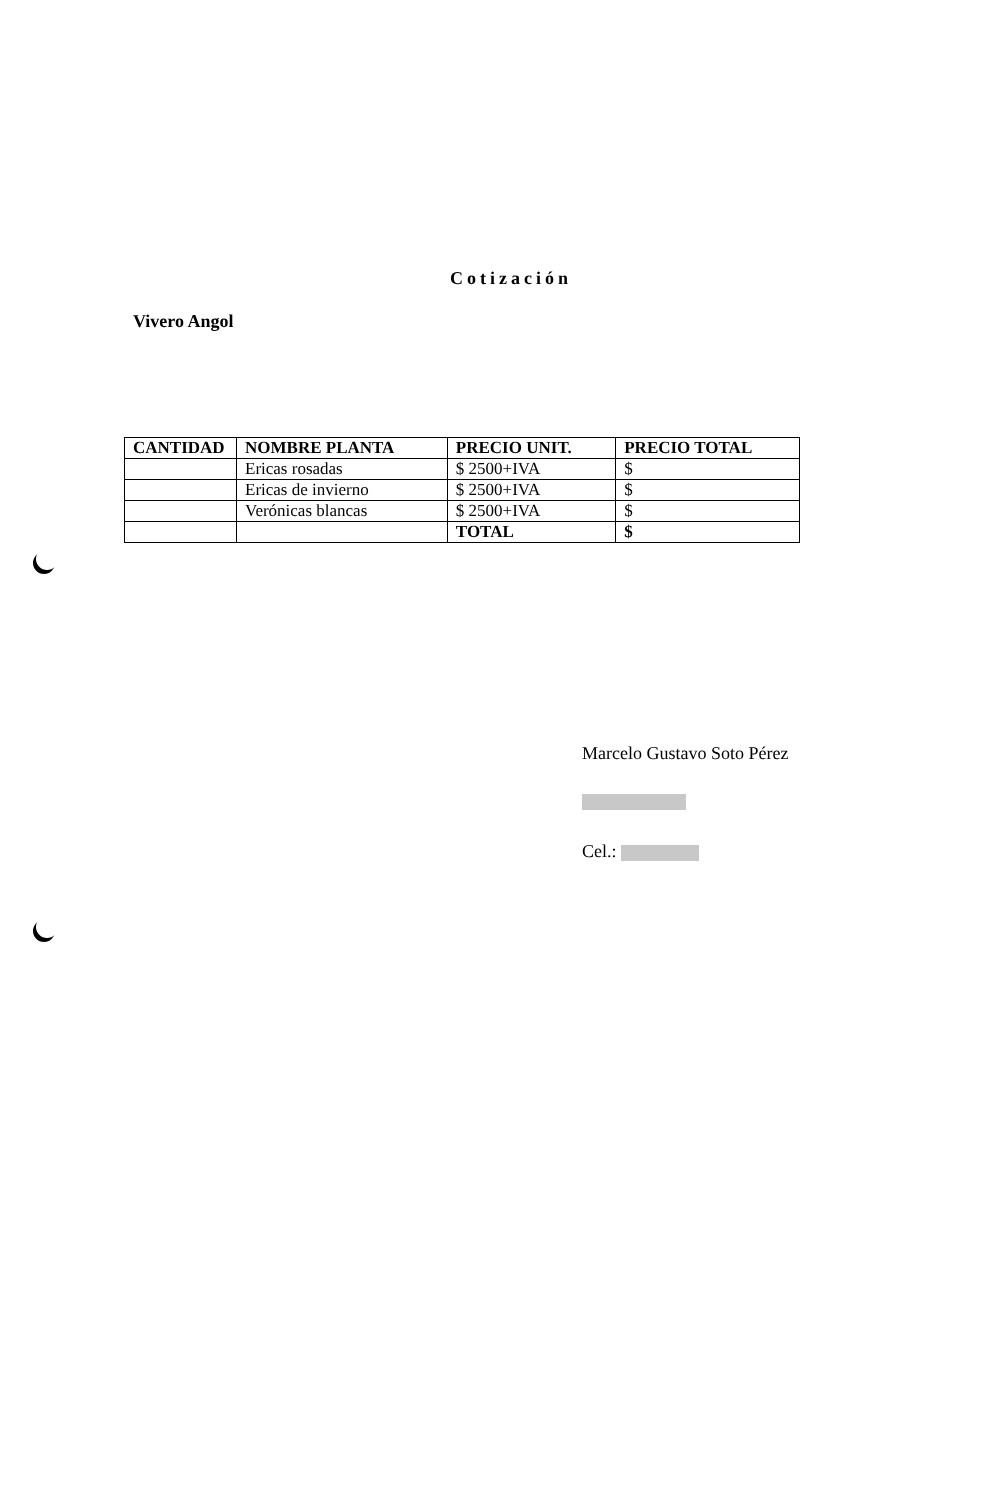Cotización
Vivero Angol
| CANTIDAD | NOMBRE PLANTA | PRECIO UNIT. | PRECIO TOTAL |
| --- | --- | --- | --- |
| | Ericas rosadas | $ 2500+IVA | $ |
| | Ericas de invierno | $ 2500+IVA | $ |
| | Verónicas blancas | $ 2500+IVA | $ |
| | | TOTAL | $ |
Marcelo Gustavo Soto Pérez
Cel.: